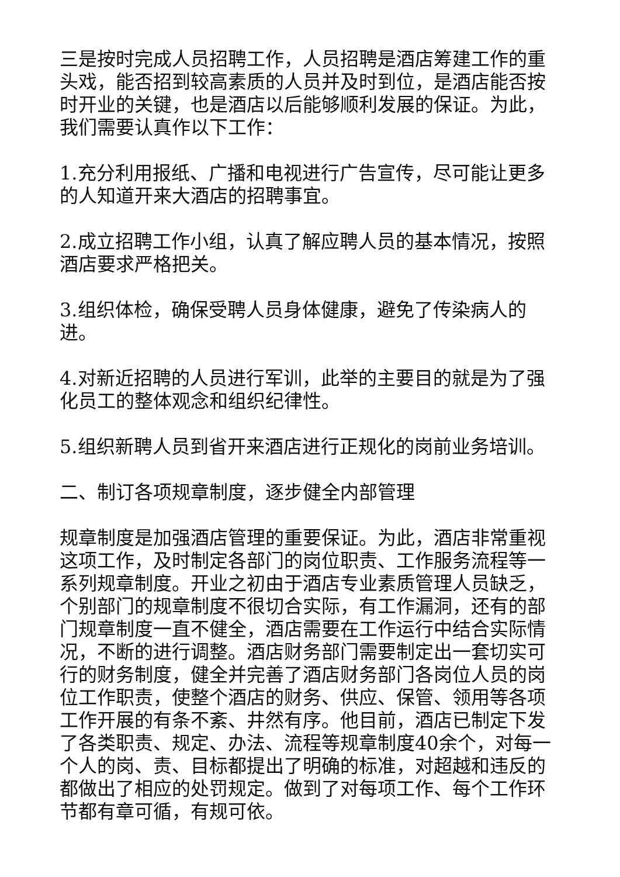三是按时完成人员招聘工作，人员招聘是酒店筹建工作的重头戏，能否招到较高素质的人员并及时到位，是酒店能否按时开业的关键，也是酒店以后能够顺利发展的保证。为此，我们需要认真作以下工作：
1.充分利用报纸、广播和电视进行广告宣传，尽可能让更多的人知道开来大酒店的招聘事宜。
2.成立招聘工作小组，认真了解应聘人员的基本情况，按照酒店要求严格把关。
3.组织体检，确保受聘人员身体健康，避免了传染病人的进。
4.对新近招聘的人员进行军训，此举的主要目的就是为了强化员工的整体观念和组织纪律性。
5.组织新聘人员到省开来酒店进行正规化的岗前业务培训。
二、制订各项规章制度，逐步健全内部管理
规章制度是加强酒店管理的重要保证。为此，酒店非常重视这项工作，及时制定各部门的岗位职责、工作服务流程等一系列规章制度。开业之初由于酒店专业素质管理人员缺乏，个别部门的规章制度不很切合实际，有工作漏洞，还有的部门规章制度一直不健全，酒店需要在工作运行中结合实际情况，不断的进行调整。酒店财务部门需要制定出一套切实可行的财务制度，健全并完善了酒店财务部门各岗位人员的岗位工作职责，使整个酒店的财务、供应、保管、领用等各项工作开展的有条不紊、井然有序。他目前，酒店已制定下发了各类职责、规定、办法、流程等规章制度40余个，对每一个人的岗、责、目标都提出了明确的标准，对超越和违反的都做出了相应的处罚规定。做到了对每项工作、每个工作环节都有章可循，有规可依。